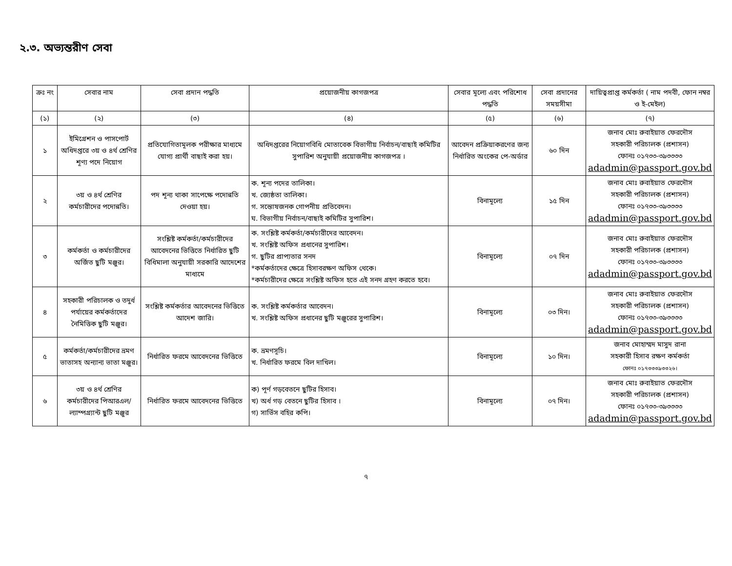২.৩. অভ্যন্তরীণ সেবা
| ক্রঃ নং | সেবার নাম | সেবা প্রদান পদ্ধতি | প্রয়োজনীয় কাগজপত্র | সেবার মূল্যে এবং পরিশোধ পদ্ধতি | সেবা প্রদানের সময়সীমা | দায়িত্বপ্রাপ্ত কর্মকর্তা ( নাম পদবী, ফোন নম্বর ও ই-মেইল) |
| --- | --- | --- | --- | --- | --- | --- |
| (১) | (২) | (৩) | (৪) | (৫) | (৬) | (৭) |
| ১ | ইমিগ্রেশন ও পাসপোর্ট অধিদপ্তরে ৩য় ও ৪র্থ শ্রেণির শূণ্য পদে নিয়োগ | প্রতিযোগিতামূলক পরীক্ষার মাধ্যমে যোগ্য প্রার্থী বাছাই করা হয়। | অধিদপ্তরের নিয়োগবিধি মোতাবেক বিভাগীয় নির্বাচন/বাছাই কমিটির সুপারিশ অনুযায়ী প্রয়োজনীয় কাগজপত্র । | আবেদন প্রক্রিয়াকরণের জন্য নির্ধারিত অংকের পে-অর্ডার | ৬০ দিন | জনাব মোঃ রুবাইয়াত ফেরদৌস সহকারী পরিচালক (প্রশাসন) ফোনঃ ০১৭৩৩-৩৯৩৩৩৩ adadmin@passport.gov.bd |
| ২ | ৩য় ও ৪র্থ শ্রেণির কর্মচারীদের পদোন্নতি। | পদ শূন্য থাকা সাপেক্ষে পদোন্নতি দেওয়া হয়। | ক. শূন্য পদের তালিকা। খ. জ্যেষ্ঠতা তালিকা। গ. সন্তোষজনক গোপনীয় প্রতিবেদন। ঘ. বিভাগীয় নির্বাচন/বাছাই কমিটির সুপারিশ। | বিনামূল্যে | ১৫ দিন | জনাব মোঃ রুবাইয়াত ফেরদৌস সহকারী পরিচালক (প্রশাসন) ফোনঃ ০১৭৩৩-৩৯৩৩৩৩ adadmin@passport.gov.bd |
| ৩ | কর্মকর্তা ও কর্মচারীদের অর্জিত ছুটি মঞ্জুর। | সংশ্লিষ্ট কর্মকর্তা/কর্মচারীদের আবেদনের ভিত্তিতে নির্ধারিত ছুটি বিধিমালা অনুযায়ী সরকারি আদেশের মাধ্যমে | ক. সংশ্লিষ্ট কর্মকর্তা/কর্মচারীদের আবেদন। খ. সংশ্লিষ্ট অফিস প্রধানের সুপারিশ। গ. ছুটির প্রাপ্যতার সনদ *কর্মকর্তাদের ক্ষেত্রে হিসাবরক্ষণ অফিস থেকে। *কর্মচারীদের ক্ষেত্রে সংশ্লিষ্ট অফিস হতে এই সনদ গ্রহণ করতে হবে। | বিনামূল্যে | ০৭ দিন | জনাব মোঃ রুবাইয়াত ফেরদৌস সহকারী পরিচালক (প্রশাসন) ফোনঃ ০১৭৩৩-৩৯৩৩৩৩ adadmin@passport.gov.bd |
| ৪ | সহকারী পরিচালক ও তদুর্ধ পর্যায়ের কর্মকর্তাদের নৈমিত্তিক ছুটি মঞ্জুর। | সংশ্লিষ্ট কর্মকর্তার আবেদনের ভিত্তিতে আদেশ জারি। | ক. সংশ্লিষ্ট কর্মকর্তার আবেদন। খ. সংশ্লিষ্ট অফিস প্রধানের ছুটি মঞ্জুরের সুপারিশ। | বিনামূল্যে | ০৩ দিন। | জনাব মোঃ রুবাইয়াত ফেরদৌস সহকারী পরিচালক (প্রশাসন) ফোনঃ ০১৭৩৩-৩৯৩৩৩৩ adadmin@passport.gov.bd |
| ৫ | কর্মকর্তা/কর্মচারীদের ভ্রমণ ভাতাসহ অন্যান্য ভাতা মঞ্জুর। | নির্ধারিত ফরমে আবেদনের ভিত্তিতে | ক. ভ্রমণসূচি। খ. নির্ধারিত ফরমে বিল দাখিল। | বিনামূল্যে | ১০ দিন। | জনাব মোহাম্মদ মাসুদ রানা সহকারী হিসাব রক্ষণ কর্মকর্তা ফোনঃ ০১৭৩৩৩৯৩৩২৬। |
| ৬ | ৩য় ও ৪র্থ শ্রেণির কর্মচারীদের পিআরএল/ল্যাম্পগ্র্যান্ট ছুটি মঞ্জুর | নির্ধারিত ফরমে আবেদনের ভিত্তিতে | ক) পূর্ণ গড়বেতনে ছুটির হিসাব। খ) অর্ধ গড় বেতনে ছুটির হিসাব । গ) সার্ভিস বহির কপি। | বিনামূল্যে | ০৭ দিন। | জনাব মোঃ রুবাইয়াত ফেরদৌস সহকারী পরিচালক (প্রশাসন) ফোনঃ ০১৭৩৩-৩৯৩৩৩৩ adadmin@passport.gov.bd |
৭